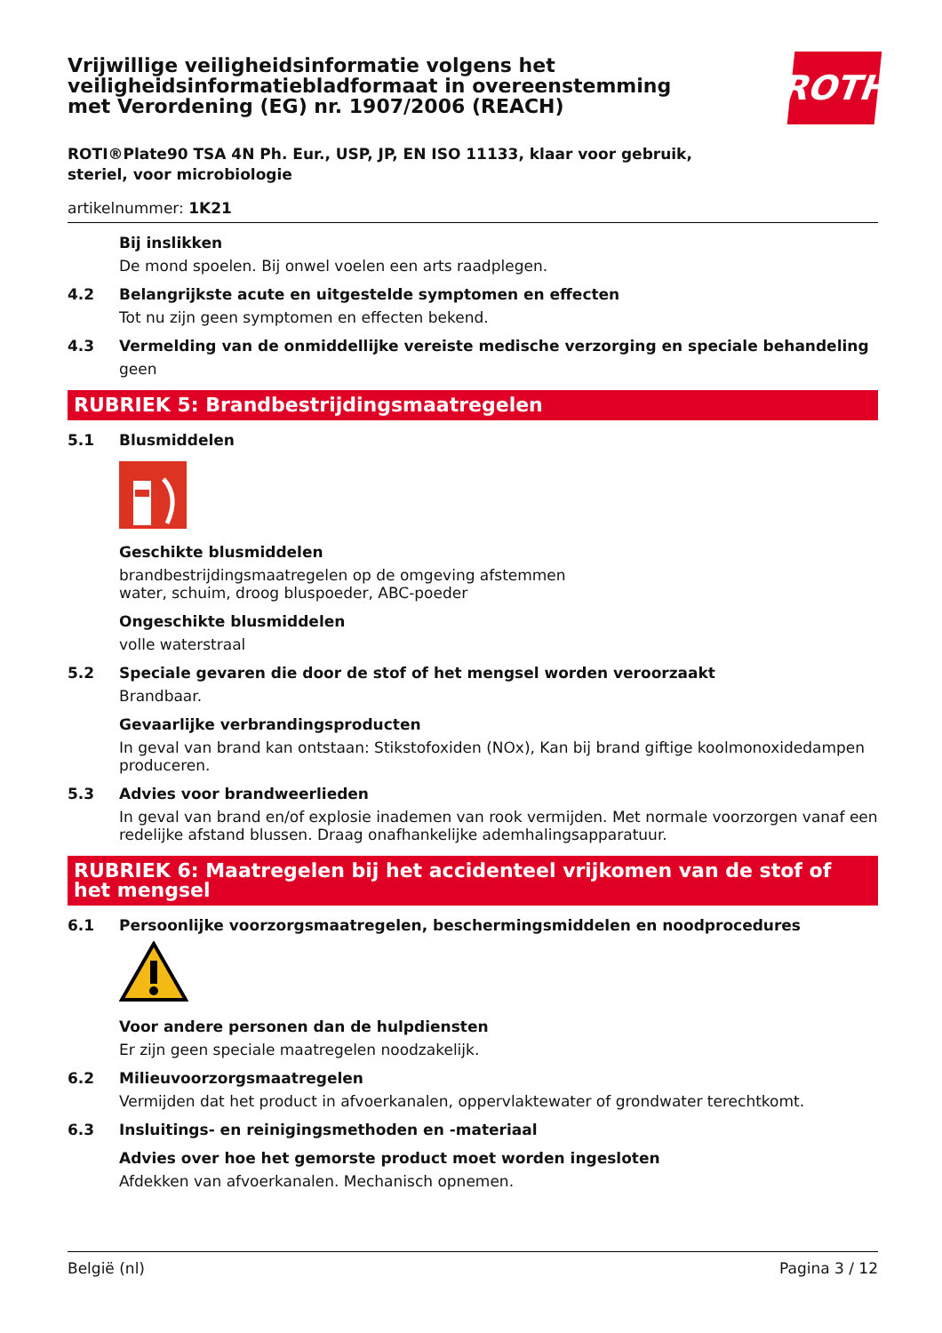Vrijwillige veiligheidsinformatie volgens het
veiligheidsinformatiebladformaat in overeenstemming
met Verordening (EG) nr. 1907/2006 (REACH)
ROTH
ROTI®Plate90 TSA 4N Ph. Eur., USP, JP, EN ISO 11133, klaar voor gebruik,
steriel, voor microbiologie
artikelnummer: 1K21
Bij inslikken
De mond spoelen. Bij onwel voelen een arts raadplegen.
4.2 Belangrijkste acute en uitgestelde symptomen en effecten
Tot nu zijn geen symptomen en effecten bekend.
4.3 Vermelding van de onmiddellijke vereiste medische verzorging en speciale behandeling
geen
RUBRIEK 5: Brandbestrijdingsmaatregelen
5.1 Blusmiddelen
Geschikte blusmiddelen
brandbestrijdingsmaatregelen op de omgeving afstemmen
water, schuim, droog bluspoeder, ABC-poeder
Ongeschikte blusmiddelen
volle waterstraal
5.2 Speciale gevaren die door de stof of het mengsel worden veroorzaakt
Brandbaar.
Gevaarlijke verbrandingsproducten
In geval van brand kan ontstaan: Stikstofoxiden (NOx), Kan bij brand giftige koolmonoxidedampen produceren.
5.3 Advies voor brandweerlieden
In geval van brand en/of explosie inademen van rook vermijden. Met normale voorzorgen vanaf een redelijke afstand blussen. Draag onafhankelijke ademhalingsapparatuur.
RUBRIEK 6: Maatregelen bij het accidenteel vrijkomen van de stof of het mengsel
6.1 Persoonlijke voorzorgsmaatregelen, beschermingsmiddelen en noodprocedures
Voor andere personen dan de hulpdiensten
Er zijn geen speciale maatregelen noodzakelijk.
6.2 Milieuvoorzorgsmaatregelen
Vermijden dat het product in afvoerkanalen, oppervlaktewater of grondwater terechtkomt.
6.3 Insluitings- en reinigingsmethoden en -materiaal
Advies over hoe het gemorste product moet worden ingesloten
Afdekken van afvoerkanalen. Mechanisch opnemen.
België (nl) Pagina 3 / 12